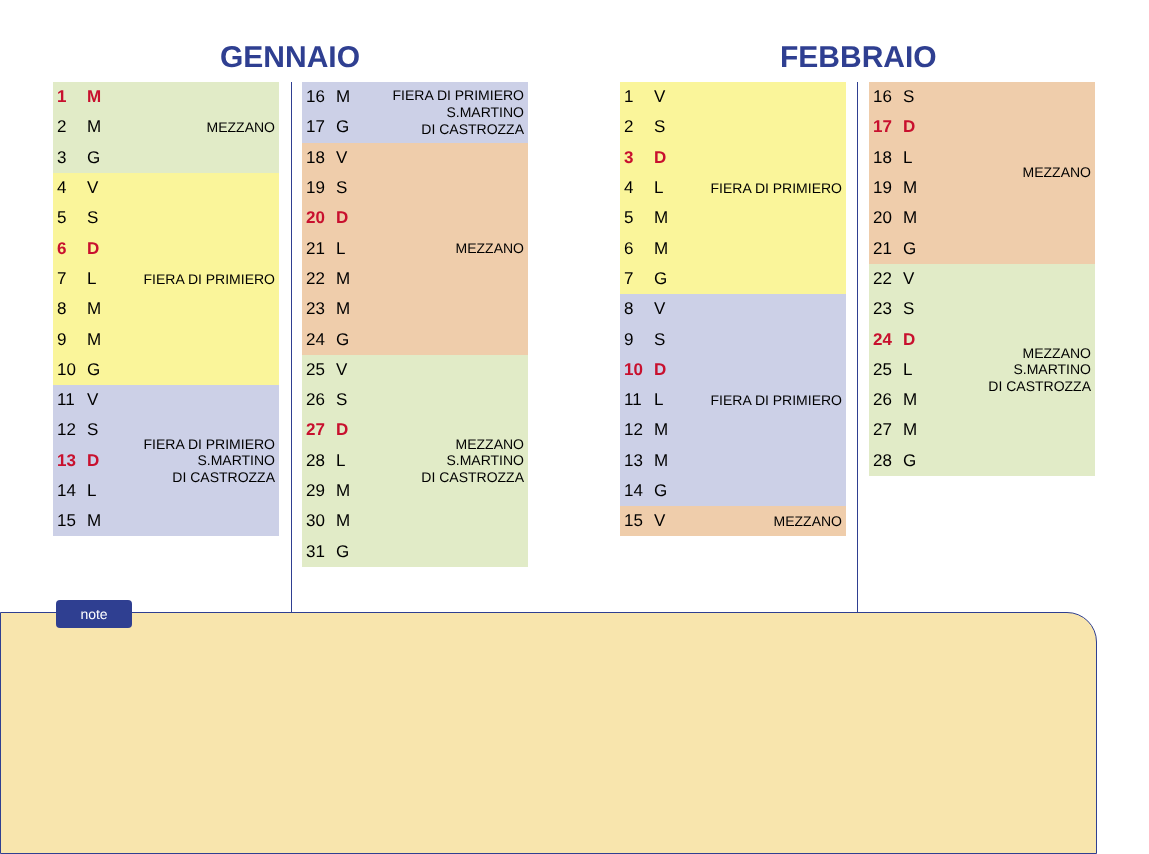GENNAIO FEBBRAIO
| 1 | M | MEZZANO |
| 2 | M | |
| 3 | G | |
| 4 | V | FIERA DI PRIMIERO |
| 5 | S | |
| 6 | D | |
| 7 | L | |
| 8 | M | |
| 9 | M | |
| 10 | G | |
| 11 | V | FIERA DI PRIMIERO S.MARTINO DI CASTROZZA |
| 12 | S | |
| 13 | D | |
| 14 | L | |
| 15 | M | |
| 16 | M | FIERA DI PRIMIERO S.MARTINO DI CASTROZZA |
| 17 | G | |
| 18 | V | MEZZANO |
| 19 | S | |
| 20 | D | |
| 21 | L | |
| 22 | M | |
| 23 | M | |
| 24 | G | |
| 25 | V | MEZZANO S.MARTINO DI CASTROZZA |
| 26 | S | |
| 27 | D | |
| 28 | L | |
| 29 | M | |
| 30 | M | |
| 31 | G | |
| 1 | V | FIERA DI PRIMIERO |
| 2 | S | |
| 3 | D | |
| 4 | L | |
| 5 | M | |
| 6 | M | |
| 7 | G | |
| 8 | V | FIERA DI PRIMIERO |
| 9 | S | |
| 10 | D | |
| 11 | L | |
| 12 | M | |
| 13 | M | |
| 14 | G | |
| 15 | V | MEZZANO |
| 16 | S | MEZZANO |
| 17 | D | |
| 18 | L | |
| 19 | M | |
| 20 | M | |
| 21 | G | |
| 22 | V | MEZZANO S.MARTINO DI CASTROZZA |
| 23 | S | |
| 24 | D | |
| 25 | L | |
| 26 | M | |
| 27 | M | |
| 28 | G | |
note